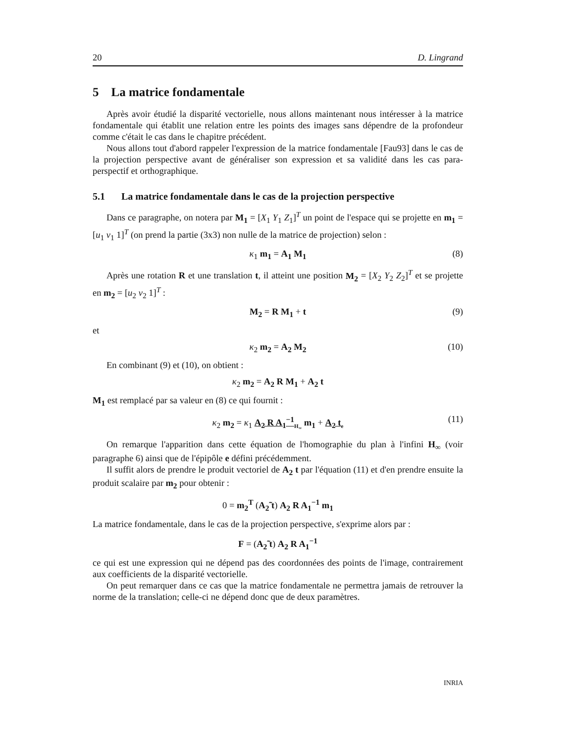20 D. Lingrand
5 La matrice fondamentale
Après avoir étudié la disparité vectorielle, nous allons maintenant nous intéresser à la matrice fondamentale qui établit une relation entre les points des images sans dépendre de la profondeur comme c'était le cas dans le chapitre précédent.
Nous allons tout d'abord rappeler l'expression de la matrice fondamentale [Fau93] dans le cas de la projection perspective avant de généraliser son expression et sa validité dans les cas para-perspectif et orthographique.
5.1 La matrice fondamentale dans le cas de la projection perspective
Dans ce paragraphe, on notera par M<sub>1</sub> = [X<sub>1</sub> Y<sub>1</sub> Z<sub>1</sub>]<sup>T</sup> un point de l'espace qui se projette en m<sub>1</sub> = [u<sub>1</sub> v<sub>1</sub> 1]<sup>T</sup> (on prend la partie (3x3) non nulle de la matrice de projection) selon :
κ<sub>1</sub> m<sub>1</sub> = A<sub>1</sub> M<sub>1</sub> (8)
Après une rotation R et une translation t, il atteint une position M<sub>2</sub> = [X<sub>2</sub> Y<sub>2</sub> Z<sub>2</sub>]<sup>T</sup> et se projette en m<sub>2</sub> = [u<sub>2</sub> v<sub>2</sub> 1]<sup>T</sup> :
M<sub>2</sub> = R M<sub>1</sub> + t (9)
et
κ<sub>2</sub> m<sub>2</sub> = A<sub>2</sub> M<sub>2</sub> (10)
En combinant (9) et (10), on obtient :
κ<sub>2</sub> m<sub>2</sub> = A<sub>2</sub> R M<sub>1</sub> + A<sub>2</sub> t
M<sub>1</sub> est remplacé par sa valeur en (8) ce qui fournit :
κ<sub>2</sub> m<sub>2</sub> = κ<sub>1</sub> A<sub>2</sub> R A<sub>1</sub><sup>−1</sup><sub>H<sub>∞</sub></sub> m<sub>1</sub> + A<sub>2</sub> t<sub>e</sub> (11)
On remarque l'apparition dans cette équation de l'homographie du plan à l'infini H<sub>∞</sub> (voir paragraphe 6) ainsi que de l'épipôle e défini précédemment.
Il suffit alors de prendre le produit vectoriel de A<sub>2</sub> t par l'équation (11) et d'en prendre ensuite la produit scalaire par m<sub>2</sub> pour obtenir :
0 = m<sub>2</sub><sup>T</sup> (A<sub>2</sub>̃ t) A<sub>2</sub> R A<sub>1</sub><sup>−1</sup> m<sub>1</sub>
La matrice fondamentale, dans le cas de la projection perspective, s'exprime alors par :
F = (A<sub>2</sub>̃ t) A<sub>2</sub> R A<sub>1</sub><sup>−1</sup>
ce qui est une expression qui ne dépend pas des coordonnées des points de l'image, contrairement aux coefficients de la disparité vectorielle.
On peut remarquer dans ce cas que la matrice fondamentale ne permettra jamais de retrouver la norme de la translation; celle-ci ne dépend donc que de deux paramètres.
INRIA